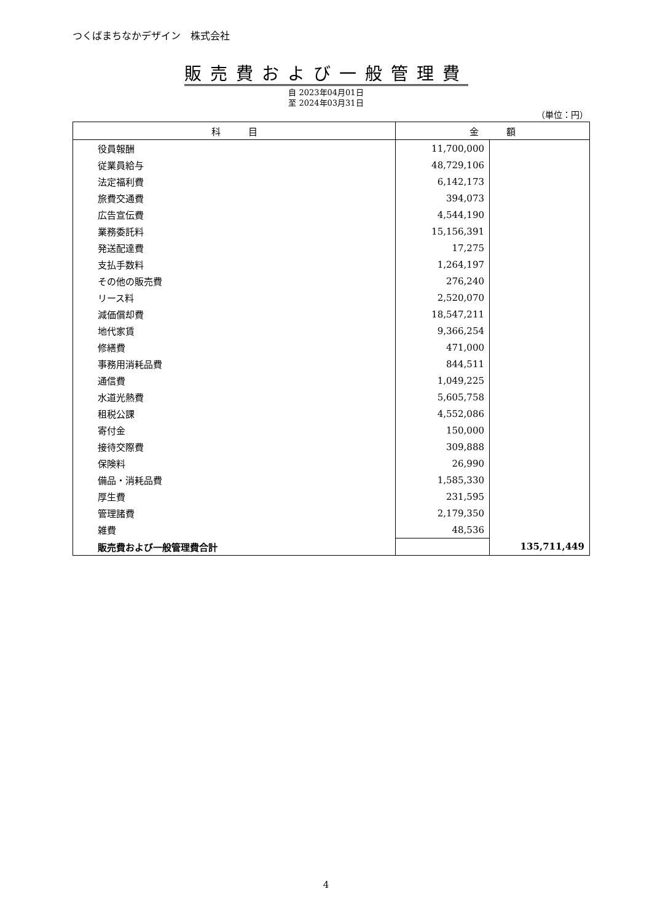つくばまちなかデザイン　株式会社
販売費および一般管理費
自 2023年04月01日
至 2024年03月31日
（単位：円）
| 科 目 | 金 額 | |
| --- | --- | --- |
| 役員報酬 | 11,700,000 | |
| 従業員給与 | 48,729,106 | |
| 法定福利費 | 6,142,173 | |
| 旅費交通費 | 394,073 | |
| 広告宣伝費 | 4,544,190 | |
| 業務委託料 | 15,156,391 | |
| 発送配達費 | 17,275 | |
| 支払手数料 | 1,264,197 | |
| その他の販売費 | 276,240 | |
| リース料 | 2,520,070 | |
| 減価償却費 | 18,547,211 | |
| 地代家賃 | 9,366,254 | |
| 修繕費 | 471,000 | |
| 事務用消耗品費 | 844,511 | |
| 通信費 | 1,049,225 | |
| 水道光熱費 | 5,605,758 | |
| 租税公課 | 4,552,086 | |
| 寄付金 | 150,000 | |
| 接待交際費 | 309,888 | |
| 保険料 | 26,990 | |
| 備品・消耗品費 | 1,585,330 | |
| 厚生費 | 231,595 | |
| 管理諸費 | 2,179,350 | |
| 雑費 | 48,536 | |
| 販売費および一般管理費合計 | | 135,711,449 |
4